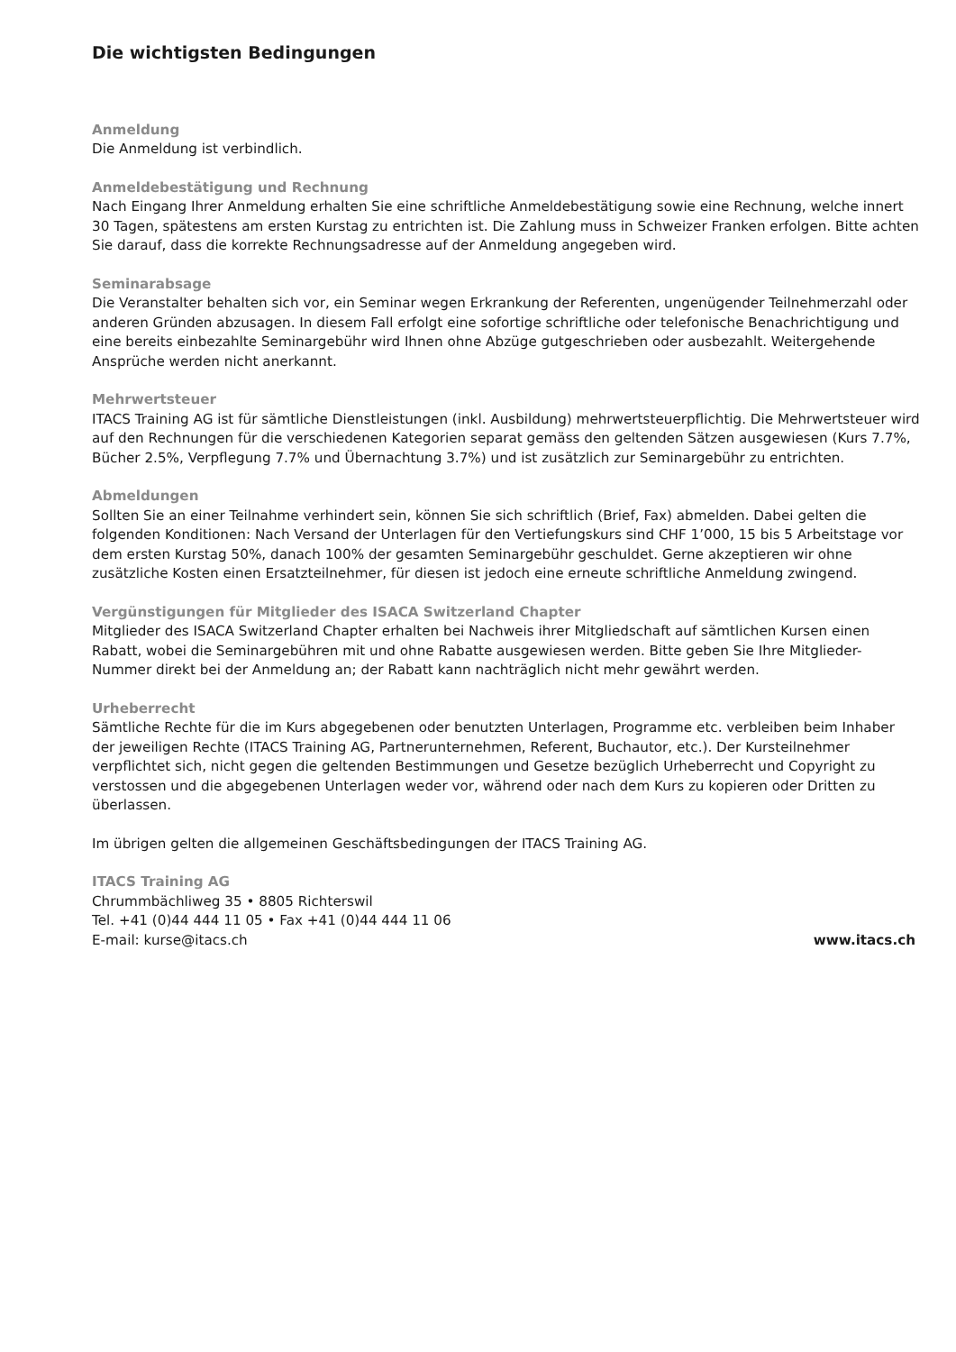Die wichtigsten Bedingungen
Anmeldung
Die Anmeldung ist verbindlich.
Anmeldebestätigung und Rechnung
Nach Eingang Ihrer Anmeldung erhalten Sie eine schriftliche Anmeldebestätigung sowie eine Rechnung, welche innert 30 Tagen, spätestens am ersten Kurstag zu entrichten ist. Die Zahlung muss in Schweizer Franken erfolgen. Bitte achten Sie darauf, dass die korrekte Rechnungsadresse auf der Anmeldung angegeben wird.
Seminarabsage
Die Veranstalter behalten sich vor, ein Seminar wegen Erkrankung der Referenten, ungenügender Teilnehmerzahl oder anderen Gründen abzusagen. In diesem Fall erfolgt eine sofortige schriftliche oder telefonische Benachrichtigung und eine bereits einbezahlte Seminargebühr wird Ihnen ohne Abzüge gutgeschrieben oder ausbezahlt. Weitergehende Ansprüche werden nicht anerkannt.
Mehrwertsteuer
ITACS Training AG ist für sämtliche Dienstleistungen (inkl. Ausbildung) mehrwertsteuerpflichtig. Die Mehrwertsteuer wird auf den Rechnungen für die verschiedenen Kategorien separat gemäss den geltenden Sätzen ausgewiesen (Kurs 7.7%, Bücher 2.5%, Verpflegung 7.7% und Übernachtung 3.7%) und ist zusätzlich zur Seminargebühr zu entrichten.
Abmeldungen
Sollten Sie an einer Teilnahme verhindert sein, können Sie sich schriftlich (Brief, Fax) abmelden. Dabei gelten die folgenden Konditionen: Nach Versand der Unterlagen für den Vertiefungskurs sind CHF 1’000, 15 bis 5 Arbeitstage vor dem ersten Kurstag 50%, danach 100% der gesamten Seminargebühr geschuldet. Gerne akzeptieren wir ohne zusätzliche Kosten einen Ersatzteilnehmer, für diesen ist jedoch eine erneute schriftliche Anmeldung zwingend.
Vergünstigungen für Mitglieder des ISACA Switzerland Chapter
Mitglieder des ISACA Switzerland Chapter erhalten bei Nachweis ihrer Mitgliedschaft auf sämtlichen Kursen einen Rabatt, wobei die Seminargebühren mit und ohne Rabatte ausgewiesen werden. Bitte geben Sie Ihre Mitglieder-Nummer direkt bei der Anmeldung an; der Rabatt kann nachträglich nicht mehr gewährt werden.
Urheberrecht
Sämtliche Rechte für die im Kurs abgegebenen oder benutzten Unterlagen, Programme etc. verbleiben beim Inhaber der jeweiligen Rechte (ITACS Training AG, Partnerunternehmen, Referent, Buchautor, etc.). Der Kursteilnehmer verpflichtet sich, nicht gegen die geltenden Bestimmungen und Gesetze bezüglich Urheberrecht und Copyright zu verstossen und die abgegebenen Unterlagen weder vor, während oder nach dem Kurs zu kopieren oder Dritten zu überlassen.
Im übrigen gelten die allgemeinen Geschäftsbedingungen der ITACS Training AG.
ITACS Training AG
Chrummbächliweg 35 • 8805 Richterswil
Tel. +41 (0)44 444 11 05 • Fax +41 (0)44 444 11 06
E-mail: kurse@itacs.ch
www.itacs.ch